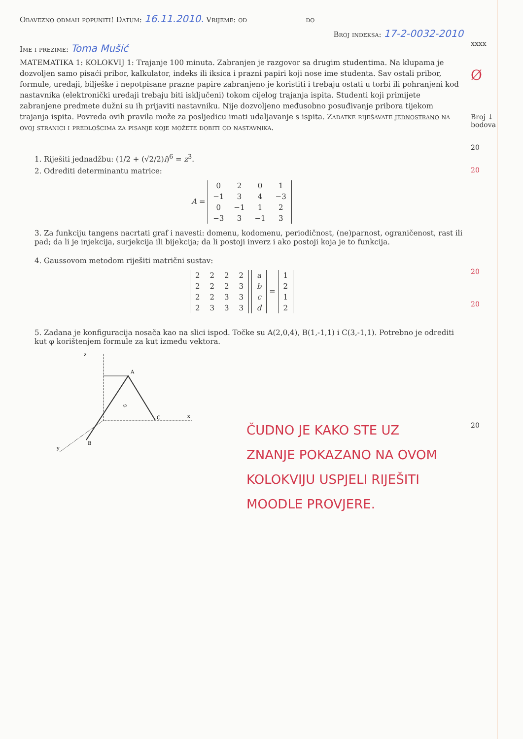Obavezno odmah popuniti! Datum: 16.11.2010. Vrijeme: od do
Broj indeksa: 17-2-0032-2010
Ime i prezime: Toma Mušić
MATEMATIKA 1: KOLOKVIJ 1: Trajanje 100 minuta. Zabranjen je razgovor sa drugim studentima. Na klupama je dozvoljen samo pisaći pribor, kalkulator, indeks ili iksica i prazni papiri koji nose ime studenta. Sav ostali pribor, formule, uređaji, bilješke i nepotpisane prazne papire zabranjeno je koristiti i trebaju ostati u torbi ili pohranjeni kod nastavnika (elektronički uređaji trebaju biti isključeni) tokom cijelog trajanja ispita. Studenti koji primijete zabranjene predmete dužni su ih prijaviti nastavniku. Nije dozvoljeno međusobno posuđivanje pribora tijekom trajanja ispita. Povreda ovih pravila može za posljedicu imati udaljavanje s ispita. Zadatke riješavate jednostrano na ovoj stranici i predlošcima za pisanje koje možete dobiti od nastavnika.
1. Riješiti jednadžbu: (1/2 + (√2/2)i)<sup>6</sup> = z<sup>3</sup>.
2. Odrediti determinantu matrice:
A =
| 0 | 2 | 0 | 1 |
| −1 | 3 | 4 | −3 |
| 0 | −1 | 1 | 2 |
| −3 | 3 | −1 | 3 |
3. Za funkciju tangens nacrtati graf i navesti: domenu, kodomenu, periodičnost, (ne)parnost, ograničenost, rast ili pad; da li je injekcija, surjekcija ili bijekcija; da li postoji inverz i ako postoji koja je to funkcija.
4. Gaussovom metodom riješiti matrični sustav:
| 2 | 2 | 2 | 2 |
| 2 | 2 | 2 | 3 |
| 2 | 2 | 3 | 3 |
| 2 | 3 | 3 | 3 |
| a |
| b |
| c |
| d |
=
| 1 |
| 2 |
| 1 |
| 2 |
5. Zadana je konfiguracija nosača kao na slici ispod. Točke su A(2,0,4), B(1,-1,1) i C(3,-1,1). Potrebno je odrediti kut φ korištenjem formule za kut između vektora.
z
A
φ
C
x
B
y
ČUDNO JE KAKO STE UZ
ZNANJE POKAZANO NA OVOM
KOLOKVIJU USPJELI RIJEŠITI
MOODLE PROVJERE.
xxxx
Ø
Broj ↓
bodova
20
20
20
20
20